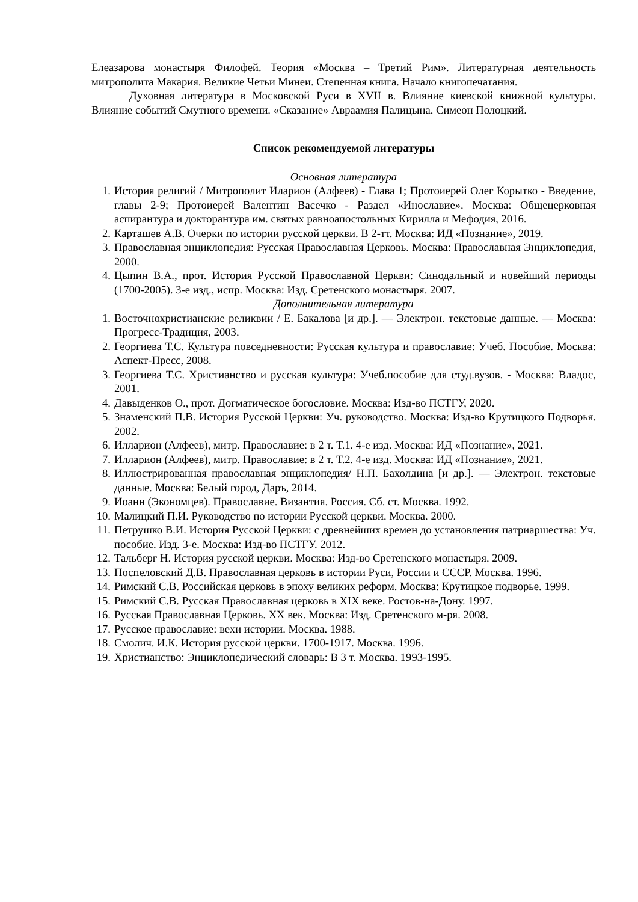Елеазарова монастыря Филофей. Теория «Москва – Третий Рим». Литературная деятельность митрополита Макария. Великие Четьи Минеи. Степенная книга. Начало книгопечатания.
Духовная литература в Московской Руси в XVII в. Влияние киевской книжной культуры. Влияние событий Смутного времени. «Сказание» Авраамия Палицына. Симеон Полоцкий.
Список рекомендуемой литературы
Основная литература
1. История религий / Митрополит Иларион (Алфеев) - Глава 1; Протоиерей Олег Корытко - Введение, главы 2-9; Протоиерей Валентин Васечко - Раздел «Инославие». Москва: Общецерковная аспирантура и докторантура им. святых равноапостольных Кирилла и Мефодия, 2016.
2. Карташев А.В. Очерки по истории русской церкви. В 2-тт. Москва: ИД «Познание», 2019.
3. Православная энциклопедия: Русская Православная Церковь. Москва: Православная Энциклопедия, 2000.
4. Цыпин В.А., прот. История Русской Православной Церкви: Синодальный и новейший периоды (1700-2005). 3-е изд., испр. Москва: Изд. Сретенского монастыря. 2007.
Дополнительная литература
1. Восточнохристианские реликвии / Е. Бакалова [и др.]. — Электрон. текстовые данные. — Москва: Прогресс-Традиция, 2003.
2. Георгиева Т.С. Культура повседневности: Русская культура и православие: Учеб. Пособие. Москва: Аспект-Пресс, 2008.
3. Георгиева Т.С. Христианство и русская культура: Учеб.пособие для студ.вузов. - Москва: Владос, 2001.
4. Давыденков О., прот. Догматическое богословие. Москва: Изд-во ПСТГУ, 2020.
5. Знаменский П.В. История Русской Церкви: Уч. руководство. Москва: Изд-во Крутицкого Подворья. 2002.
6. Илларион (Алфеев), митр. Православие: в 2 т. Т.1. 4-е изд. Москва: ИД «Познание», 2021.
7. Илларион (Алфеев), митр. Православие: в 2 т. Т.2. 4-е изд. Москва: ИД «Познание», 2021.
8. Иллюстрированная православная энциклопедия/ Н.П. Бахолдина [и др.]. — Электрон. текстовые данные. Москва: Белый город, Даръ, 2014.
9. Иоанн (Экономцев). Православие. Византия. Россия. Сб. ст. Москва. 1992.
10. Малицкий П.И. Руководство по истории Русской церкви. Москва. 2000.
11. Петрушко В.И. История Русской Церкви: с древнейших времен до установления патриаршества: Уч. пособие. Изд. 3-е. Москва: Изд-во ПСТГУ. 2012.
12. Тальберг Н. История русской церкви. Москва: Изд-во Сретенского монастыря. 2009.
13. Поспеловский Д.В. Православная церковь в истории Руси, России и СССР. Москва. 1996.
14. Римский С.В. Российская церковь в эпоху великих реформ. Москва: Крутицкое подворье. 1999.
15. Римский С.В. Русская Православная церковь в XIX веке. Ростов-на-Дону. 1997.
16. Русская Православная Церковь. XX век. Москва: Изд. Сретенского м-ря. 2008.
17. Русское православие: вехи истории. Москва. 1988.
18. Смолич. И.К. История русской церкви. 1700-1917. Москва. 1996.
19. Христианство: Энциклопедический словарь: В 3 т. Москва. 1993-1995.